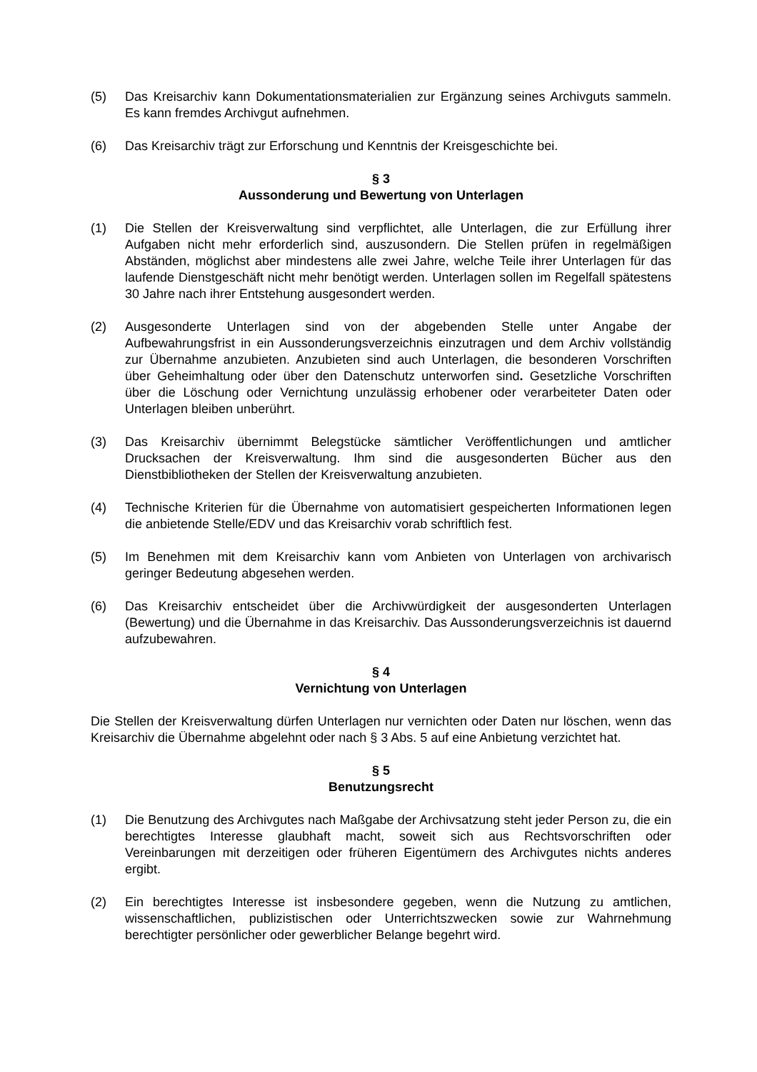(5) Das Kreisarchiv kann Dokumentationsmaterialien zur Ergänzung seines Archivguts sammeln. Es kann fremdes Archivgut aufnehmen.
(6) Das Kreisarchiv trägt zur Erforschung und Kenntnis der Kreisgeschichte bei.
§ 3
Aussonderung und Bewertung von Unterlagen
(1) Die Stellen der Kreisverwaltung sind verpflichtet, alle Unterlagen, die zur Erfüllung ihrer Aufgaben nicht mehr erforderlich sind, auszusondern. Die Stellen prüfen in regelmäßigen Abständen, möglichst aber mindestens alle zwei Jahre, welche Teile ihrer Unterlagen für das laufende Dienstgeschäft nicht mehr benötigt werden. Unterlagen sollen im Regelfall spätestens 30 Jahre nach ihrer Entstehung ausgesondert werden.
(2) Ausgesonderte Unterlagen sind von der abgebenden Stelle unter Angabe der Aufbewahrungsfrist in ein Aussonderungsverzeichnis einzutragen und dem Archiv vollständig zur Übernahme anzubieten. Anzubieten sind auch Unterlagen, die besonderen Vorschriften über Geheimhaltung oder über den Datenschutz unterworfen sind. Gesetzliche Vorschriften über die Löschung oder Vernichtung unzulässig erhobener oder verarbeiteter Daten oder Unterlagen bleiben unberührt.
(3) Das Kreisarchiv übernimmt Belegstücke sämtlicher Veröffentlichungen und amtlicher Drucksachen der Kreisverwaltung. Ihm sind die ausgesonderten Bücher aus den Dienstbibliotheken der Stellen der Kreisverwaltung anzubieten.
(4) Technische Kriterien für die Übernahme von automatisiert gespeicherten Informationen legen die anbietende Stelle/EDV und das Kreisarchiv vorab schriftlich fest.
(5) Im Benehmen mit dem Kreisarchiv kann vom Anbieten von Unterlagen von archivarisch geringer Bedeutung abgesehen werden.
(6) Das Kreisarchiv entscheidet über die Archivwürdigkeit der ausgesonderten Unterlagen (Bewertung) und die Übernahme in das Kreisarchiv. Das Aussonderungsverzeichnis ist dauernd aufzubewahren.
§ 4
Vernichtung von Unterlagen
Die Stellen der Kreisverwaltung dürfen Unterlagen nur vernichten oder Daten nur löschen, wenn das Kreisarchiv die Übernahme abgelehnt oder nach § 3 Abs. 5 auf eine Anbietung verzichtet hat.
§ 5
Benutzungsrecht
(1) Die Benutzung des Archivgutes nach Maßgabe der Archivsatzung steht jeder Person zu, die ein berechtigtes Interesse glaubhaft macht, soweit sich aus Rechtsvorschriften oder Vereinbarungen mit derzeitigen oder früheren Eigentümern des Archivgutes nichts anderes ergibt.
(2) Ein berechtigtes Interesse ist insbesondere gegeben, wenn die Nutzung zu amtlichen, wissenschaftlichen, publizistischen oder Unterrichtszwecken sowie zur Wahrnehmung berechtigter persönlicher oder gewerblicher Belange begehrt wird.